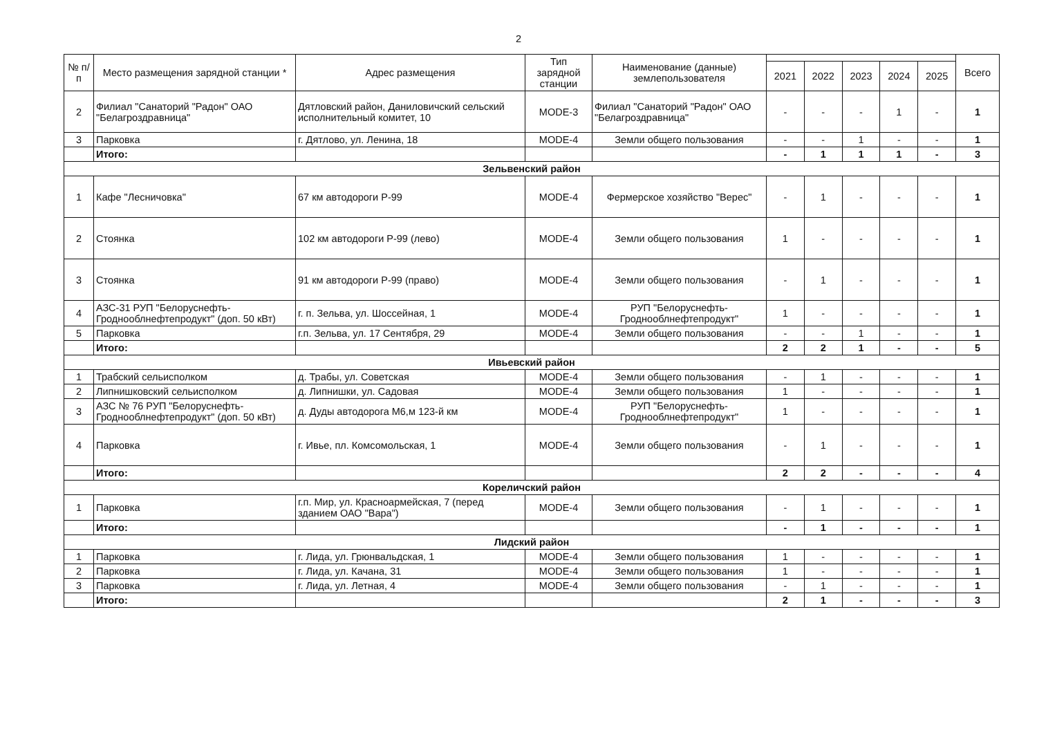2
| № п/п | Место размещения зарядной станции * | Адрес размещения | Тип зарядной станции | Наименование (данные) землепользователя | | | | | | Всего |
| --- | --- | --- | --- | --- | --- | --- | --- | --- | --- | --- |
| | | | | | 2021 | 2022 | 2023 | 2024 | 2025 | |
| 2 | Филиал "Санаторий "Радон" ОАО "Белагроздравница" | Дятловский район, Даниловичский сельский исполнительный комитет, 10 | MODE-3 | Филиал "Санаторий "Радон" ОАО "Белагроздравница" | - | - | - | 1 | - | 1 |
| 3 | Парковка | г. Дятлово, ул. Ленина, 18 | MODE-4 | Земли общего пользования | - | - | 1 | - | - | 1 |
| | Итого: | | | | - | 1 | 1 | 1 | - | 3 |
| Зельвенский район | | | | | | | | | | |
| 1 | Кафе "Лесничовка" | 67 км автодороги Р-99 | MODE-4 | Фермерское хозяйство "Верес" | - | 1 | - | - | - | 1 |
| 2 | Стоянка | 102 км автодороги Р-99 (лево) | MODE-4 | Земли общего пользования | 1 | - | - | - | - | 1 |
| 3 | Стоянка | 91 км автодороги Р-99 (право) | MODE-4 | Земли общего пользования | - | 1 | - | - | - | 1 |
| 4 | АЗС-31 РУП "Белоруснефть-Гроднооблнефтепродукт" (доп. 50 кВт) | г. п. Зельва, ул. Шоссейная, 1 | MODE-4 | РУП "Белоруснефть-Гроднооблнефтепродукт" | 1 | - | - | - | - | 1 |
| 5 | Парковка | г.п. Зельва, ул. 17 Сентября, 29 | MODE-4 | Земли общего пользования | - | - | 1 | - | - | 1 |
| | Итого: | | | | 2 | 2 | 1 | - | - | 5 |
| Ивьевский район | | | | | | | | | | |
| 1 | Трабский сельисполком | д. Трабы, ул. Советская | MODE-4 | Земли общего пользования | - | 1 | - | - | - | 1 |
| 2 | Липнишковский сельисполком | д. Липнишки, ул. Садовая | MODE-4 | Земли общего пользования | 1 | - | - | - | - | 1 |
| 3 | АЗС № 76 РУП "Белоруснефть-Гроднооблнефтепродукт" (доп. 50 кВт) | д. Дуды автодорога М6,м 123-й км | MODE-4 | РУП "Белоруснефть-Гроднооблнефтепродукт" | 1 | - | - | - | - | 1 |
| 4 | Парковка | г. Ивье, пл. Комсомольская, 1 | MODE-4 | Земли общего пользования | - | 1 | - | - | - | 1 |
| | Итого: | | | | 2 | 2 | - | - | - | 4 |
| Кореличский район | | | | | | | | | | |
| 1 | Парковка | г.п. Мир, ул. Красноармейская, 7 (перед зданием ОАО "Вара") | MODE-4 | Земли общего пользования | - | 1 | - | - | - | 1 |
| | Итого: | | | | - | 1 | - | - | - | 1 |
| Лидский район | | | | | | | | | | |
| 1 | Парковка | г. Лида, ул. Грюнвальдская, 1 | MODE-4 | Земли общего пользования | 1 | - | - | - | - | 1 |
| 2 | Парковка | г. Лида, ул. Качана, 31 | MODE-4 | Земли общего пользования | 1 | - | - | - | - | 1 |
| 3 | Парковка | г. Лида, ул. Летная, 4 | MODE-4 | Земли общего пользования | - | 1 | - | - | - | 1 |
| | Итого: | | | | 2 | 1 | - | - | - | 3 |